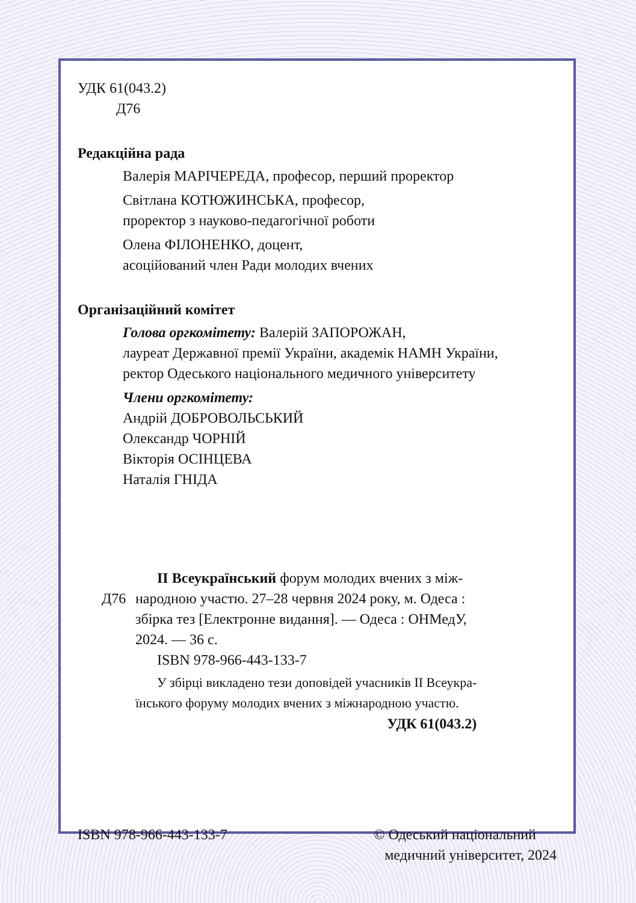УДК 61(043.2)
Д76
Редакційна рада
Валерія МАРІЧЕРЕДА, професор, перший проректор
Світлана КОТЮЖИНСЬКА, професор,
проректор з науково-педагогічної роботи
Олена ФІЛОНЕНКО, доцент,
асоційований член Ради молодих вчених
Організаційний комітет
Голова оргкомітету: Валерій ЗАПОРОЖАН,
лауреат Державної премії України, академік НАМН України,
ректор Одеського національного медичного університету
Члени оргкомітету:
Андрій ДОБРОВОЛЬСЬКИЙ
Олександр ЧОРНІЙ
Вікторія ОСІНЦЕВА
Наталія ГНІДА
ІІ Всеукраїнський форум молодих вчених з між-
Д76 народною участю. 27–28 червня 2024 року, м. Одеса :
збірка тез [Електронне видання]. — Одеса : ОНМедУ,
2024. — 36 с.
ISBN 978-966-443-133-7
У збірці викладено тези доповідей учасників ІІ Всеукра-
їнського форуму молодих вчених з міжнародною участю.
УДК 61(043.2)
ISBN 978-966-443-133-7 © Одеський національний
медичний університет, 2024